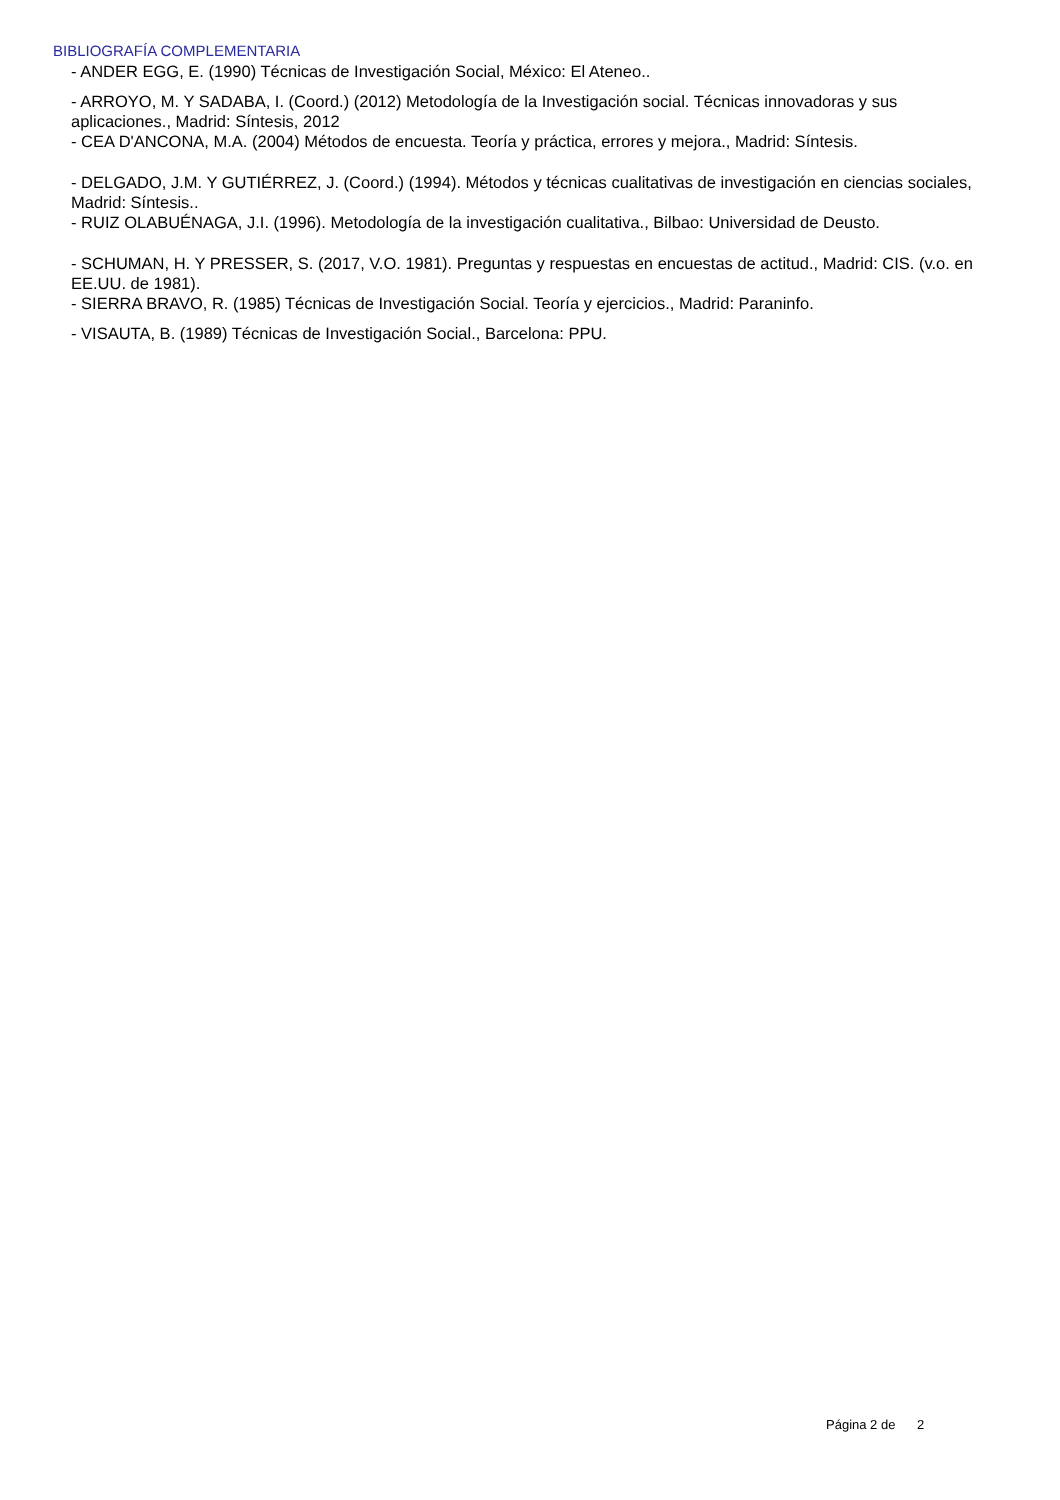BIBLIOGRAFÍA COMPLEMENTARIA
- ANDER EGG, E. (1990) Técnicas de Investigación Social, México: El Ateneo..
- ARROYO, M. Y SADABA, I. (Coord.) (2012) Metodología de la Investigación social. Técnicas innovadoras y sus aplicaciones., Madrid: Síntesis, 2012
- CEA D'ANCONA, M.A. (2004) Métodos de encuesta. Teoría y práctica, errores y mejora., Madrid: Síntesis.
- DELGADO, J.M. Y GUTIÉRREZ, J. (Coord.) (1994). Métodos y técnicas cualitativas de investigación en ciencias sociales, Madrid: Síntesis..
- RUIZ OLABUÉNAGA, J.I. (1996). Metodología de la investigación cualitativa., Bilbao: Universidad de Deusto.
- SCHUMAN, H. Y PRESSER, S. (2017, V.O. 1981). Preguntas y respuestas en encuestas de actitud., Madrid: CIS. (v.o. en EE.UU. de 1981).
- SIERRA BRAVO, R. (1985) Técnicas de Investigación Social. Teoría y ejercicios., Madrid: Paraninfo.
- VISAUTA, B. (1989) Técnicas de Investigación Social., Barcelona: PPU.
Página 2 de 2